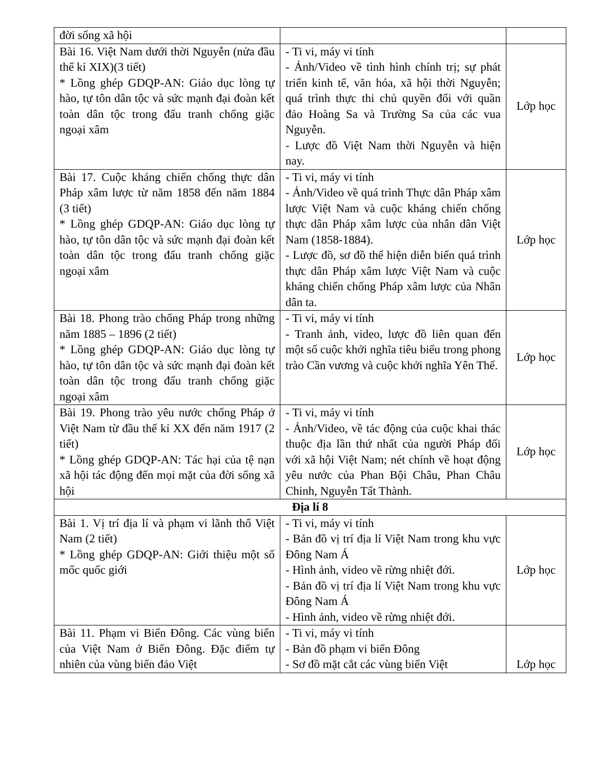| đời sống xã hội | | |
| Bài 16. Việt Nam dưới thời Nguyễn (nửa đầu thế kỉ XIX)(3 tiết) * Lồng ghép GDQP-AN: Giáo dục lòng tự hào, tự tôn dân tộc và sức mạnh đại đoàn kết toàn dân tộc trong đấu tranh chống giặc ngoại xâm | - Ti vi, máy vi tính - Ảnh/Video về tình hình chính trị; sự phát triển kinh tế, văn hóa, xã hội thời Nguyễn; quá trình thực thi chủ quyền đối với quần đảo Hoàng Sa và Trường Sa của các vua Nguyễn. - Lược đồ Việt Nam thời Nguyễn và hiện nay. | Lớp học |
| Bài 17. Cuộc kháng chiến chống thực dân Pháp xâm lược từ năm 1858 đến năm 1884 (3 tiết) * Lồng ghép GDQP-AN: Giáo dục lòng tự hào, tự tôn dân tộc và sức mạnh đại đoàn kết toàn dân tộc trong đấu tranh chống giặc ngoại xâm | - Ti vi, máy vi tính - Ảnh/Video về quá trình Thực dân Pháp xâm lược Việt Nam và cuộc kháng chiến chống thực dân Pháp xâm lược của nhân dân Việt Nam (1858-1884). - Lược đồ, sơ đồ thể hiện diễn biến quá trình thực dân Pháp xâm lược Việt Nam và cuộc kháng chiến chống Pháp xâm lược của Nhân dân ta. | Lớp học |
| Bài 18. Phong trào chống Pháp trong những năm 1885 – 1896 (2 tiết) * Lồng ghép GDQP-AN: Giáo dục lòng tự hào, tự tôn dân tộc và sức mạnh đại đoàn kết toàn dân tộc trong đấu tranh chống giặc ngoại xâm | - Ti vi, máy vi tính - Tranh ảnh, video, lược đồ liên quan đến một số cuộc khởi nghĩa tiêu biểu trong phong trào Cần vương và cuộc khởi nghĩa Yên Thế. | Lớp học |
| Bài 19. Phong trào yêu nước chống Pháp ở Việt Nam từ đầu thế kỉ XX đến năm 1917 (2 tiết) * Lồng ghép GDQP-AN: Tác hại của tệ nạn xã hội tác động đến mọi mặt của đời sống xã hội | - Ti vi, máy vi tính - Ảnh/Video, về tác động của cuộc khai thác thuộc địa lần thứ nhất của người Pháp đối với xã hội Việt Nam; nét chính về hoạt động yêu nước của Phan Bội Châu, Phan Châu Chinh, Nguyễn Tất Thành. | Lớp học |
| Địa lí 8 | | |
| Bài 1. Vị trí địa lí và phạm vi lãnh thổ Việt Nam (2 tiết) * Lồng ghép GDQP-AN: Giới thiệu một số mốc quốc giới | - Ti vi, máy vi tính - Bản đồ vị trí địa lí Việt Nam trong khu vực Đông Nam Á - Hình ảnh, video về rừng nhiệt đới. - Bản đồ vị trí địa lí Việt Nam trong khu vực Đông Nam Á - Hình ảnh, video về rừng nhiệt đới. | Lớp học |
| Bài 11. Phạm vi Biển Đông. Các vùng biển của Việt Nam ở Biển Đông. Đặc điểm tự nhiên của vùng biển đảo Việt | - Ti vi, máy vi tính - Bản đồ phạm vi biển Đông - Sơ đồ mặt cắt các vùng biển Việt | Lớp học |